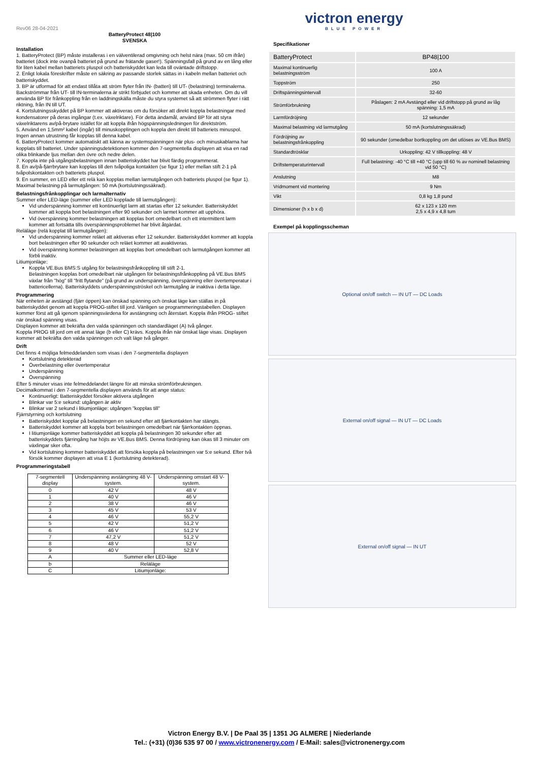Rev06 28-04-2021
BatteryProtect 48|100
SVENSKA
Installation
1. BatteryProtect (BP) måste installeras i en välventilerad omgivning och helst nära (max. 50 cm ifrån) batteriet (dock inte ovanpå batteriet på grund av frätande gaser!). Spänningsfall på grund av en lång eller för liten kabel mellan batteriets pluspol och batteriskyddet kan leda till oväntade driftstopp.
2. Enligt lokala föreskrifter måste en säkring av passande storlek sättas in i kabeln mellan batteriet och batteriskyddet.
3. BP är utformad för att endast tillåta att ström flyter från IN- (batteri) till UT- (belastning) terminalerna. Backströmmar från UT- till IN-terminalerna är strikt förbjudet och kommer att skada enheten. Om du vill använda BP för frånkoppling från en laddningskälla måste du styra systemet så att strömmen flyter i rätt riktning, från IN till UT.
4. Kortslutningsskyddet på BP kommer att aktiveras om du försöker att direkt koppla belastningar med kondensatorer på deras ingångar (t.ex. växelriktare). För detta ändamål, använd BP för att styra växelriktarens av/på-brytare istället för att koppla ifrån högspänningsledningen för direktström.
5. Använd en 1,5mm² kabel (ingår) till minuskopplingen och koppla den direkt till batteriets minuspol. Ingen annan utrustning får kopplas till denna kabel.
6. BatteryProtect kommer automatiskt att känna av systemspänningen när plus- och minuskablarna har kopplats till batteriet. Under spänningsdetektionen kommer den 7-segmentella displayen att visa en rad olika blinkande ljus mellan den övre och nedre delen.
7. Koppla inte på utgångsbelastningen innan batteriskyddet har blivit färdig programmerat.
8. En av/på-fjärrbrytare kan kopplas till den tvåpoliga kontakten (se figur 1) eller mellan stift 2-1 på tvåpolskontakten och batteriets pluspol.
9. En summer, en LED eller ett relä kan kopplas mellan larmutgången och batteriets pluspol (se figur 1). Maximal belastning på larmutgången: 50 mA (kortslutningssäkrad).
Belastningsfrånkopplingar och larmalternativ
Summer eller LED-läge (summer eller LED kopplade till larmutgången):
Vid underspänning kommer ett kontinuerligt larm att startas efter 12 sekunder. Batteriskyddet kommer att koppla bort belastningen efter 90 sekunder och larmet kommer att upphöra.
Vid överspänning kommer belastningen att kopplas bort omedelbart och ett intermittent larm kommer att fortsätta tills överspänningsproblemet har blivit åtgärdat.
Reläläge (relä kopplat till larmutgången):
Vid underspänning kommer reläet att aktiveras efter 12 sekunder. Batteriskyddet kommer att koppla bort belastningen efter 90 sekunder och reläet kommer att avaktiveras.
Vid överspänning kommer belastningen att kopplas bort omedelbart och larmutgången kommer att förbli inaktiv.
Litiumjonläge:
Koppla VE.Bus BMS:S utgång för belastningsfrånkoppling till stift 2-1.
Belastningen kopplas bort omedelbart när utgången för belastningsfrånkoppling på VE.Bus BMS växlar från "hög" till "fritt flytande" (på grund av underspänning, överspänning eller övertemperatur i battericellerna). Batteriskyddets underspänningströskel och larmutgång är inaktiva i detta läge.
Programmering
När enheten är avstängd (fjärr öppen) kan önskad spänning och önskat läge kan ställas in på batteriskyddet genom att koppla PROG-stiftet till jord. Vänligen se programmeringstabellen. Displayen kommer först att gå igenom spänningsvärdena för avstängning och återstart. Koppla ifrån PROG- stiftet när önskad spänning visas.
Displayen kommer att bekräfta den valda spänningen och standardläget (A) två gånger.
Koppla PROG till jord om ett annat läge (b eller C) krävs. Koppla ifrån när önskat läge visas. Displayen kommer att bekräfta den valda spänningen och valt läge två gånger.
Drift
Det finns 4 möjliga felmeddelanden som visas i den 7-segmentella displayen
Kortslutning detekterad
Överbelastning eller övertemperatur
Underspänning
Överspänning
Efter 5 minuter visas inte felmeddelandet längre för att minska strömförbrukningen.
Decimalkommat i den 7-segmentella displayen används för att ange status:
Kontinuerligt: Batteriskyddet försöker aktivera utgången
Blinkar var 5:e sekund: utgången är aktiv
Blinkar var 2 sekund i litiumjonläge: utgången "kopplas till"
Fjärrstyrning och kortslutning
Batteriskyddet kopplar på belastningen en sekund efter att fjärrkontakten har stängts.
Batteriskyddet kommer att koppla bort belastningen omedelbart när fjärrkontakten öppnas.
I litiumjonläge kommer batteriskyddet att koppla på belastningen 30 sekunder efter att batteriskyddets fjärringång har höjts av VE.Bus BMS. Denna fördröjning kan ökas till 3 minuter om växlingar sker ofta.
Vid kortslutning kommer batteriskyddet att försöka koppla på belastningen var 5:e sekund. Efter två försök kommer displayen att visa E 1 (kortslutning detekterad).
Programmeringstabell
| 7-segmentell display | Underspänning avstängning 48 V-system. | Underspänning omstart 48 V-system. |
| --- | --- | --- |
| 0 | 42 V | 48 V |
| 1 | 40 V | 46 V |
| 2 | 38 V | 46 V |
| 3 | 45 V | 53 V |
| 4 | 46 V | 55,2 V |
| 5 | 42 V | 51,2 V |
| 6 | 46 V | 51,2 V |
| 7 | 47,2 V | 51,2 V |
| 8 | 48 V | 52 V |
| 9 | 40 V | 52,8 V |
| A | Summer eller LED-läge | |
| b | Reläläge | |
| C | Litiumjonläge: | |
victron energy
BLUE POWER
Specifikationer
| BatteryProtect | BP48/100 |
| Maximal kontinuerlig belastningsström | 100 A |
| Toppström | 250 |
| Driftspänningsintervall | 32-60 |
| Strömförbrukning | Påslagen: 2 mA Avstängd eller vid driftstopp på grund av låg spänning: 1,5 mA |
| Larmfördröjning | 12 sekunder |
| Maximal belastning vid larmutgång | 50 mA (kortslutningssäkrad) |
| Fördröjning av belastningsfrånkoppling | 90 sekunder (omedelbar bortkoppling om det utlöses av VE.Bus BMS) |
| Standardtrösklar | Urkoppling: 42 V tillkoppling: 48 V |
| Driftstemperaturintervall | Full belastning: -40 °C till +40 °C (upp till 60 % av nominell belastning vid 50 °C) |
| Anslutning | M8 |
| Vridmoment vid montering | 9 Nm |
| Vikt | 0,8 kg 1,8 pund |
| Dimensioner (h x b x d) | 62 x 123 x 120 mm 2,5 x 4,9 x 4,8 tum |
Exempel på kopplingsscheman
Optional on/off switch — IN UT — DC Loads
External on/off signal — IN UT — DC Loads
External on/off signal — IN UT
Victron Energy B.V. | De Paal 35 | 1351 JG ALMERE | Niederlande
Tel.: (+31) (0)36 535 97 00 / www.victronenergy.com / E-Mail: sales@victronenergy.com